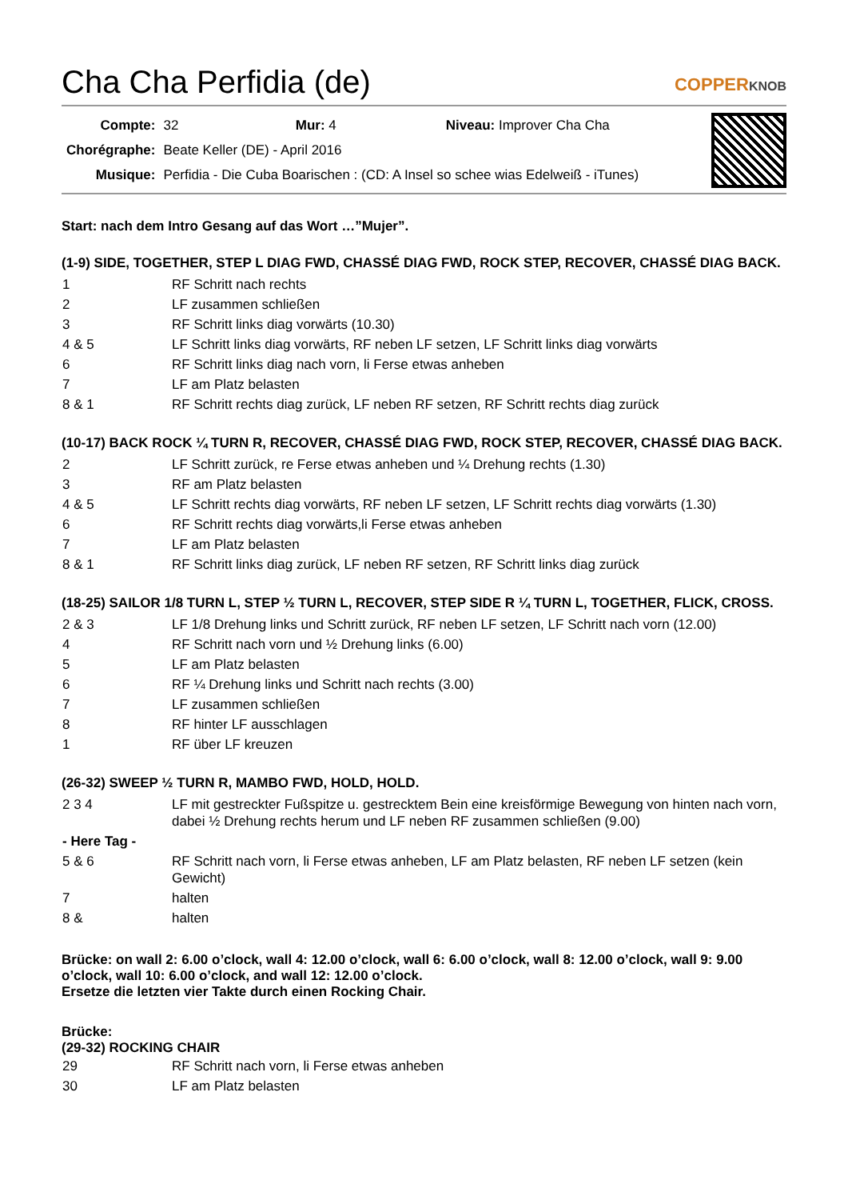Cha Cha Perfidia (de)
COPPERKNOB
| Compte: | 32 Mur: 4 Niveau: Improver Cha Cha |
| Chorégraphe: | Beate Keller (DE) - April 2016 |
| Musique: | Perfidia - Die Cuba Boarischen : (CD: A Insel so schee wias Edelweiß - iTunes) |
Start: nach dem Intro Gesang auf das Wort …”Mujer”.
(1-9) SIDE, TOGETHER, STEP L DIAG FWD, CHASSÉ DIAG FWD, ROCK STEP, RECOVER, CHASSÉ DIAG BACK.
| 1 | RF Schritt nach rechts |
| 2 | LF zusammen schließen |
| 3 | RF Schritt links diag vorwärts (10.30) |
| 4 & 5 | LF Schritt links diag vorwärts, RF neben LF setzen, LF Schritt links diag vorwärts |
| 6 | RF Schritt links diag nach vorn, li Ferse etwas anheben |
| 7 | LF am Platz belasten |
| 8 & 1 | RF Schritt rechts diag zurück, LF neben RF setzen, RF Schritt rechts diag zurück |
(10-17) BACK ROCK ¼ TURN R, RECOVER, CHASSÉ DIAG FWD, ROCK STEP, RECOVER, CHASSÉ DIAG BACK.
| 2 | LF Schritt zurück, re Ferse etwas anheben und ¼ Drehung rechts (1.30) |
| 3 | RF am Platz belasten |
| 4 & 5 | LF Schritt rechts diag vorwärts, RF neben LF setzen, LF Schritt rechts diag vorwärts (1.30) |
| 6 | RF Schritt rechts diag vorwärts,li Ferse etwas anheben |
| 7 | LF am Platz belasten |
| 8 & 1 | RF Schritt links diag zurück, LF neben RF setzen, RF Schritt links diag zurück |
(18-25) SAILOR 1/8 TURN L, STEP ½ TURN L, RECOVER, STEP SIDE R ¼ TURN L, TOGETHER, FLICK, CROSS.
| 2 & 3 | LF 1/8 Drehung links und Schritt zurück, RF neben LF setzen, LF Schritt nach vorn (12.00) |
| 4 | RF Schritt nach vorn und ½ Drehung links (6.00) |
| 5 | LF am Platz belasten |
| 6 | RF ¼ Drehung links und Schritt nach rechts (3.00) |
| 7 | LF zusammen schließen |
| 8 | RF hinter LF ausschlagen |
| 1 | RF über LF kreuzen |
(26-32) SWEEP ½ TURN R, MAMBO FWD, HOLD, HOLD.
| 2 3 4 | LF mit gestreckter Fußspitze u. gestrecktem Bein eine kreisförmige Bewegung von hinten nach vorn, dabei ½ Drehung rechts herum und LF neben RF zusammen schließen (9.00) |
| - Here Tag - | |
| 5 & 6 | RF Schritt nach vorn, li Ferse etwas anheben, LF am Platz belasten, RF neben LF setzen (kein Gewicht) |
| 7 | halten |
| 8 & | halten |
Brücke: on wall 2: 6.00 o’clock, wall 4: 12.00 o’clock, wall 6: 6.00 o’clock, wall 8: 12.00 o’clock, wall 9: 9.00 o’clock, wall 10: 6.00 o’clock, and wall 12: 12.00 o’clock.
Ersetze die letzten vier Takte durch einen Rocking Chair.
Brücke:
(29-32) ROCKING CHAIR
| 29 | RF Schritt nach vorn, li Ferse etwas anheben |
| 30 | LF am Platz belasten |